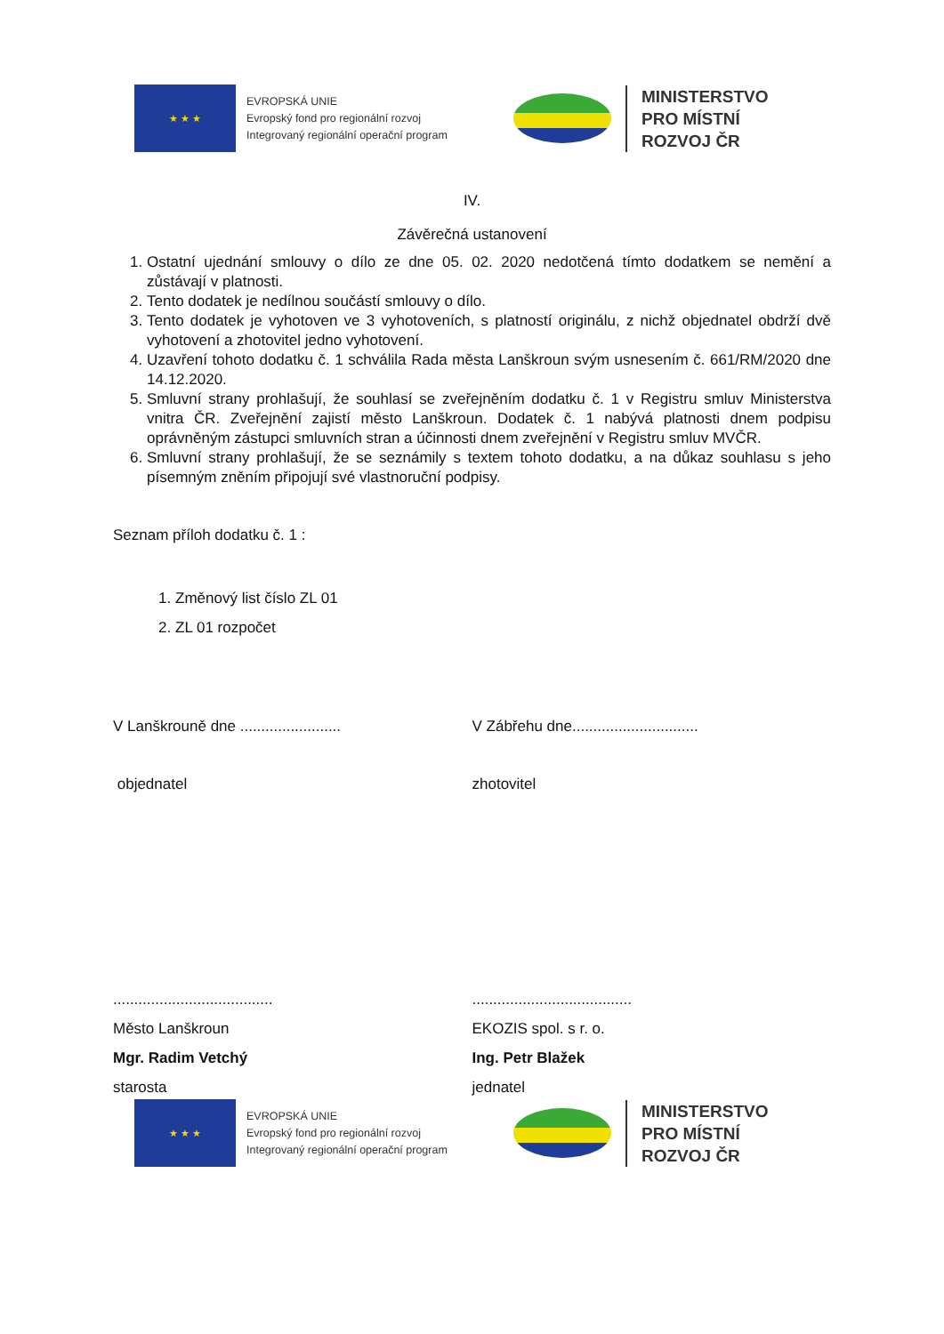★ ★ ★
EVROPSKÁ UNIE
Evropský fond pro regionální rozvoj
Integrovaný regionální operační program
MINISTERSTVO
PRO MÍSTNÍ
ROZVOJ ČR
IV.
Závěrečná ustanovení
1. Ostatní ujednání smlouvy o dílo ze dne 05. 02. 2020 nedotčená tímto dodatkem se nemění a zůstávají v platnosti.
2. Tento dodatek je nedílnou součástí smlouvy o dílo.
3. Tento dodatek je vyhotoven ve 3 vyhotoveních, s platností originálu, z nichž objednatel obdrží dvě vyhotovení a zhotovitel jedno vyhotovení.
4. Uzavření tohoto dodatku č. 1 schválila Rada města Lanškroun svým usnesením č. 661/RM/2020 dne 14.12.2020.
5. Smluvní strany prohlašují, že souhlasí se zveřejněním dodatku č. 1 v Registru smluv Ministerstva vnitra ČR. Zveřejnění zajistí město Lanškroun. Dodatek č. 1 nabývá platnosti dnem podpisu oprávněným zástupci smluvních stran a účinnosti dnem zveřejnění v Registru smluv MVČR.
6. Smluvní strany prohlašují, že se seznámily s textem tohoto dodatku, a na důkaz souhlasu s jeho písemným zněním připojují své vlastnoruční podpisy.
Seznam příloh dodatku č. 1 :
1. Změnový list číslo ZL 01
2. ZL 01 rozpočet
V Lanškrouně dne ........................
V Zábřehu dne..............................
objednatel zhotovitel
......................................
Město Lanškroun
Mgr. Radim Vetchý
starosta
......................................
EKOZIS spol. s r. o.
Ing. Petr Blažek
jednatel
★ ★ ★
EVROPSKÁ UNIE
Evropský fond pro regionální rozvoj
Integrovaný regionální operační program
MINISTERSTVO
PRO MÍSTNÍ
ROZVOJ ČR